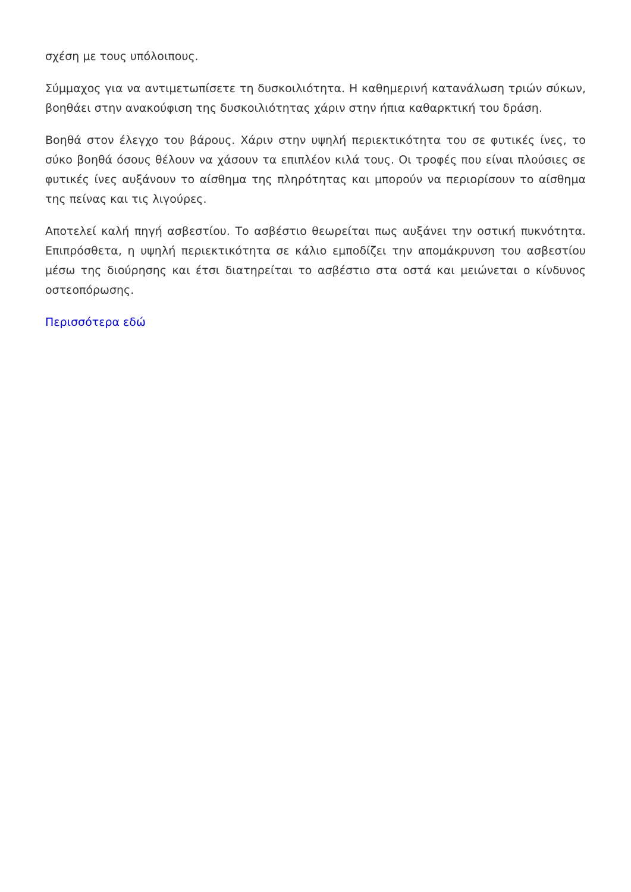σχέση με τους υπόλοιπους.
Σύμμαχος για να αντιμετωπίσετε τη δυσκοιλιότητα. Η καθημερινή κατανάλωση τριών σύκων, βοηθάει στην ανακούφιση της δυσκοιλιότητας χάριν στην ήπια καθαρκτική του δράση.
Βοηθά στον έλεγχο του βάρους. Χάριν στην υψηλή περιεκτικότητα του σε φυτικές ίνες, το σύκο βοηθά όσους θέλουν να χάσουν τα επιπλέον κιλά τους. Οι τροφές που είναι πλούσιες σε φυτικές ίνες αυξάνουν το αίσθημα της πληρότητας και μπορούν να περιορίσουν το αίσθημα της πείνας και τις λιγούρες.
Αποτελεί καλή πηγή ασβεστίου. Το ασβέστιο θεωρείται πως αυξάνει την οστική πυκνότητα. Επιπρόσθετα, η υψηλή περιεκτικότητα σε κάλιο εμποδίζει την απομάκρυνση του ασβεστίου μέσω της διούρησης και έτσι διατηρείται το ασβέστιο στα οστά και μειώνεται ο κίνδυνος οστεοπόρωσης.
Περισσότερα εδώ